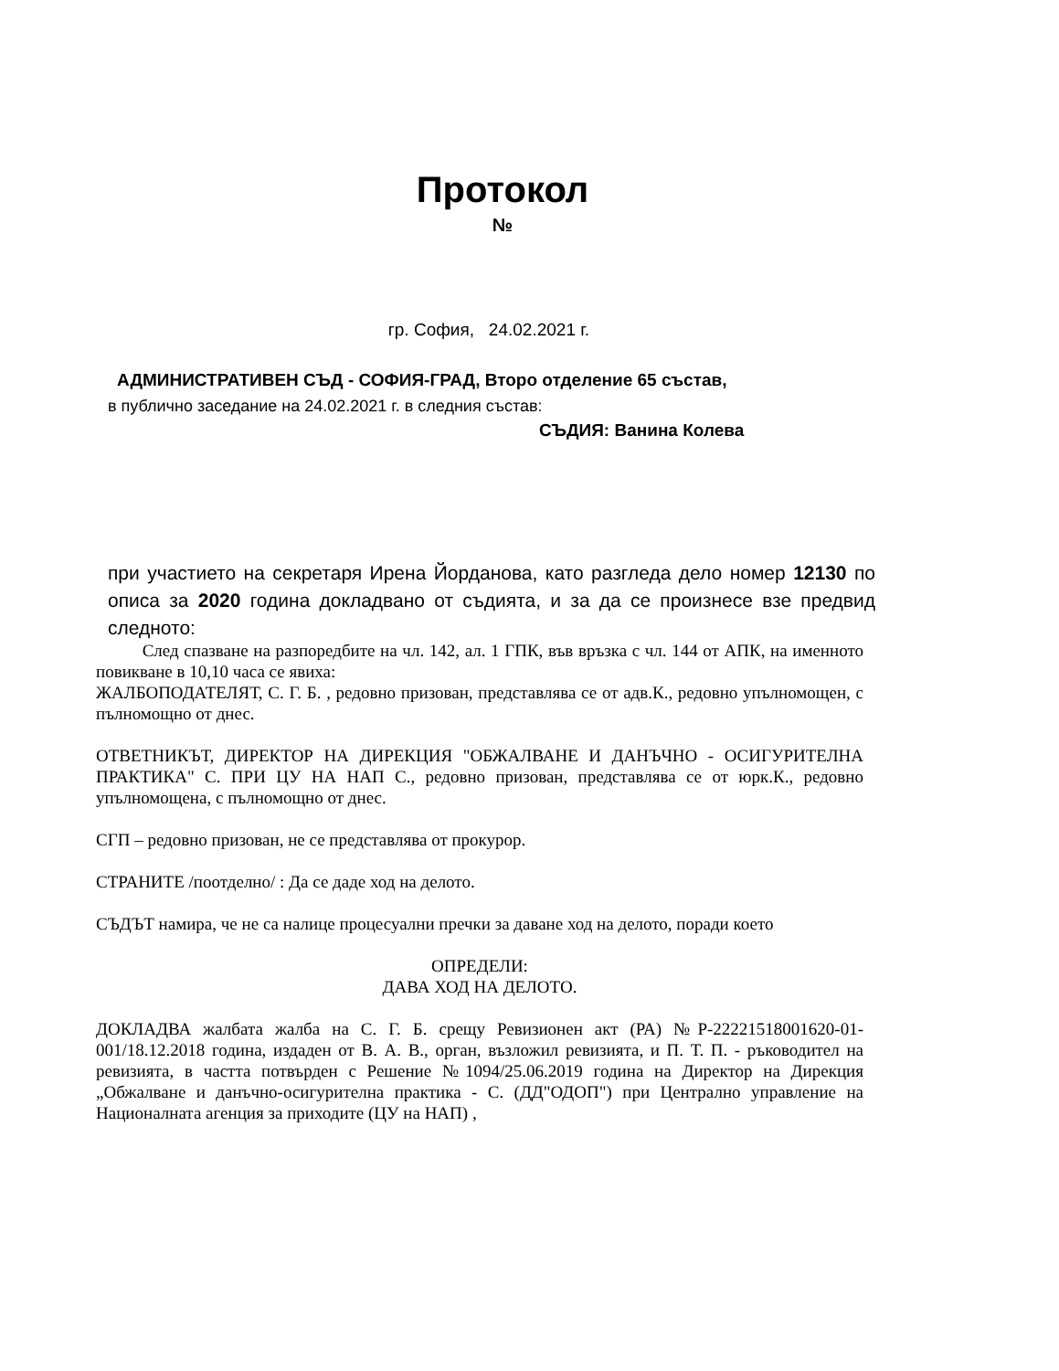Протокол
№
гр. София, 24.02.2021 г.
АДМИНИСТРАТИВЕН СЪД - СОФИЯ-ГРАД, Второ отделение 65 състав,
в публично заседание на 24.02.2021 г. в следния състав:
СЪДИЯ: Ванина Колева
при участието на секретаря Ирена Йорданова, като разгледа дело номер 12130 по описа за 2020 година докладвано от съдията, и за да се произнесе взе предвид следното:
След спазване на разпоредбите на чл. 142, ал. 1 ГПК, във връзка с чл. 144 от АПК, на именното повикване в 10,10 часа се явиха:
ЖАЛБОПОДАТЕЛЯТ, С. Г. Б. , редовно призован, представлява се от адв.К., редовно упълномощен, с пълномощно от днес.
ОТВЕТНИКЪТ, ДИРЕКТОР НА ДИРЕКЦИЯ "ОБЖАЛВАНЕ И ДАНЪЧНО - ОСИГУРИТЕЛНА ПРАКТИКА" С. ПРИ ЦУ НА НАП С., редовно призован, представлява се от юрк.К., редовно упълномощена, с пълномощно от днес.
СГП – редовно призован, не се представлява от прокурор.
СТРАНИТЕ /поотделно/ : Да се даде ход на делото.
СЪДЪТ намира, че не са налице процесуални пречки за даване ход на делото, поради което
ОПРЕДЕЛИ:
ДАВА ХОД НА ДЕЛОТО.
ДОКЛАДВА жалбата жалба на С. Г. Б. срещу Ревизионен акт (РА) №Р-22221518001620-01-001/18.12.2018 година, издаден от В. А. В., орган, възложил ревизията, и П. Т. П. - ръководител на ревизията, в частта потвърден с Решение №1094/25.06.2019 година на Директор на Дирекция „Обжалване и данъчно-осигурителна практика - С. (ДД"ОДОП") при Централно управление на Националната агенция за приходите (ЦУ на НАП) ,